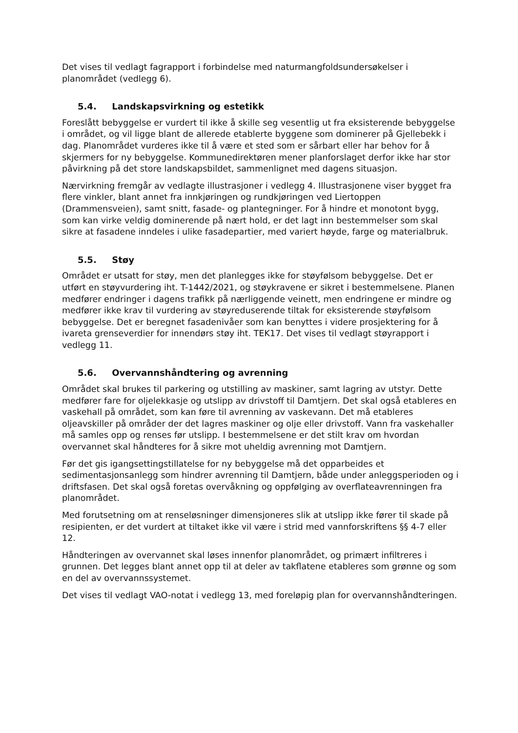Det vises til vedlagt fagrapport i forbindelse med naturmangfoldsundersøkelser i planområdet (vedlegg 6).
5.4. Landskapsvirkning og estetikk
Foreslått bebyggelse er vurdert til ikke å skille seg vesentlig ut fra eksisterende bebyggelse i området, og vil ligge blant de allerede etablerte byggene som dominerer på Gjellebekk i dag. Planområdet vurderes ikke til å være et sted som er sårbart eller har behov for å skjermers for ny bebyggelse. Kommunedirektøren mener planforslaget derfor ikke har stor påvirkning på det store landskapsbildet, sammenlignet med dagens situasjon.
Nærvirkning fremgår av vedlagte illustrasjoner i vedlegg 4. Illustrasjonene viser bygget fra flere vinkler, blant annet fra innkjøringen og rundkjøringen ved Liertoppen (Drammensveien), samt snitt, fasade- og plantegninger. For å hindre et monotont bygg, som kan virke veldig dominerende på nært hold, er det lagt inn bestemmelser som skal sikre at fasadene inndeles i ulike fasadepartier, med variert høyde, farge og materialbruk.
5.5. Støy
Området er utsatt for støy, men det planlegges ikke for støyfølsom bebyggelse. Det er utført en støyvurdering iht. T-1442/2021, og støykravene er sikret i bestemmelsene. Planen medfører endringer i dagens trafikk på nærliggende veinett, men endringene er mindre og medfører ikke krav til vurdering av støyreduserende tiltak for eksisterende støyfølsom bebyggelse. Det er beregnet fasadenivåer som kan benyttes i videre prosjektering for å ivareta grenseverdier for innendørs støy iht. TEK17. Det vises til vedlagt støyrapport i vedlegg 11.
5.6. Overvannshåndtering og avrenning
Området skal brukes til parkering og utstilling av maskiner, samt lagring av utstyr. Dette medfører fare for oljelekkasje og utslipp av drivstoff til Damtjern. Det skal også etableres en vaskehall på området, som kan føre til avrenning av vaskevann. Det må etableres oljeavskiller på områder der det lagres maskiner og olje eller drivstoff. Vann fra vaskehaller må samles opp og renses før utslipp. I bestemmelsene er det stilt krav om hvordan overvannet skal håndteres for å sikre mot uheldig avrenning mot Damtjern.
Før det gis igangsettingstillatelse for ny bebyggelse må det opparbeides et sedimentasjonsanlegg som hindrer avrenning til Damtjern, både under anleggsperioden og i driftsfasen. Det skal også foretas overvåkning og oppfølging av overflateavrenningen fra planområdet.
Med forutsetning om at renseløsninger dimensjoneres slik at utslipp ikke fører til skade på resipienten, er det vurdert at tiltaket ikke vil være i strid med vannforskriftens §§ 4-7 eller 12.
Håndteringen av overvannet skal løses innenfor planområdet, og primært infiltreres i grunnen. Det legges blant annet opp til at deler av takflatene etableres som grønne og som en del av overvannssystemet.
Det vises til vedlagt VAO-notat i vedlegg 13, med foreløpig plan for overvannshåndteringen.